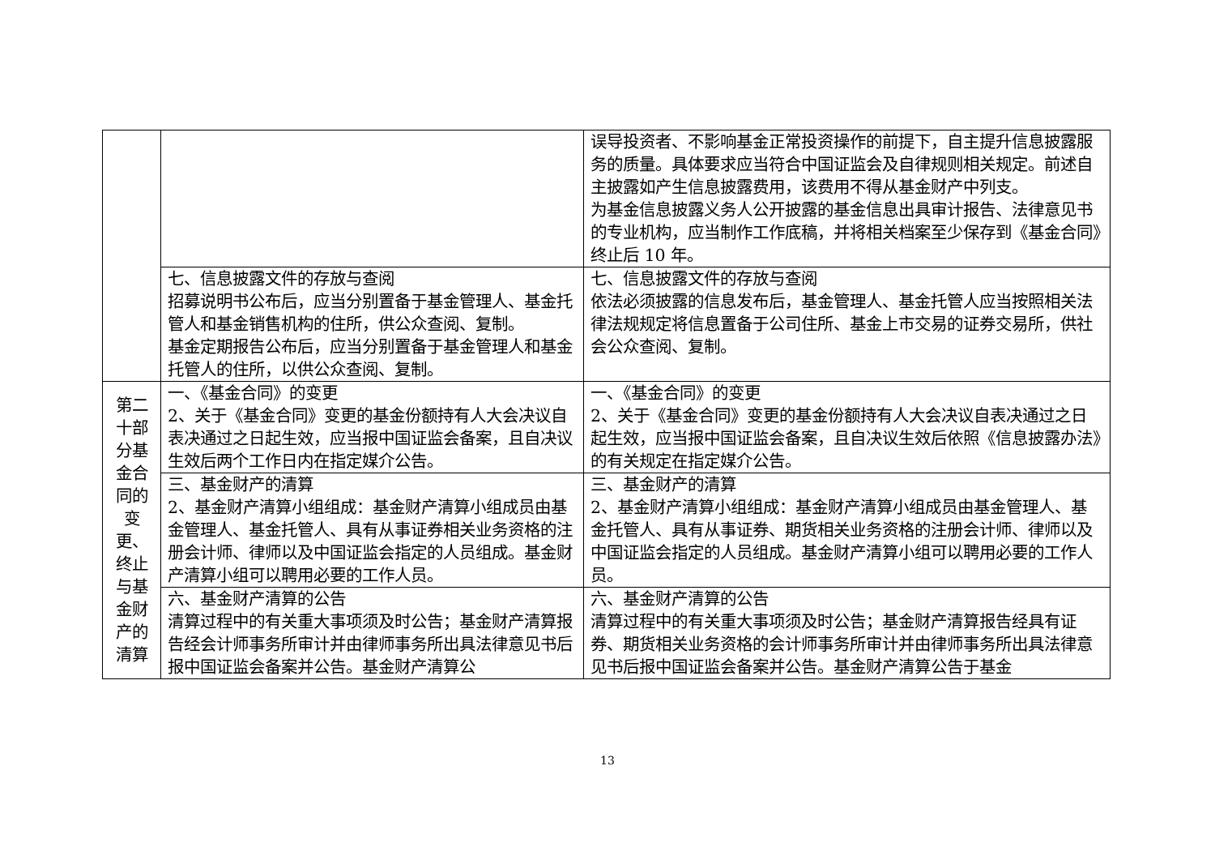| | | 误导投资者、不影响基金正常投资操作的前提下，自主提升信息披露服务的质量。具体要求应当符合中国证监会及自律规则相关规定。前述自主披露如产生信息披露费用，该费用不得从基金财产中列支。 为基金信息披露义务人公开披露的基金信息出具审计报告、法律意见书的专业机构，应当制作工作底稿，并将相关档案至少保存到《基金合同》终止后 10 年。 |
| | 七、信息披露文件的存放与查阅 招募说明书公布后，应当分别置备于基金管理人、基金托管人和基金销售机构的住所，供公众查阅、复制。 基金定期报告公布后，应当分别置备于基金管理人和基金托管人的住所，以供公众查阅、复制。 | 七、信息披露文件的存放与查阅 依法必须披露的信息发布后，基金管理人、基金托管人应当按照相关法律法规规定将信息置备于公司住所、基金上市交易的证券交易所，供社会公众查阅、复制。 |
| 第二十部分基金合同的变更、终止与基金财产的清算 | 一、《基金合同》的变更 2、关于《基金合同》变更的基金份额持有人大会决议自表决通过之日起生效，应当报中国证监会备案，且自决议生效后两个工作日内在指定媒介公告。 | 一、《基金合同》的变更 2、关于《基金合同》变更的基金份额持有人大会决议自表决通过之日起生效，应当报中国证监会备案，且自决议生效后依照《信息披露办法》的有关规定在指定媒介公告。 |
| | 三、基金财产的清算 2、基金财产清算小组组成：基金财产清算小组成员由基金管理人、基金托管人、具有从事证券相关业务资格的注册会计师、律师以及中国证监会指定的人员组成。基金财产清算小组可以聘用必要的工作人员。 | 三、基金财产的清算 2、基金财产清算小组组成：基金财产清算小组成员由基金管理人、基金托管人、具有从事证券、期货相关业务资格的注册会计师、律师以及中国证监会指定的人员组成。基金财产清算小组可以聘用必要的工作人员。 |
| | 六、基金财产清算的公告 清算过程中的有关重大事项须及时公告；基金财产清算报告经会计师事务所审计并由律师事务所出具法律意见书后报中国证监会备案并公告。基金财产清算公 | 六、基金财产清算的公告 清算过程中的有关重大事项须及时公告；基金财产清算报告经具有证券、期货相关业务资格的会计师事务所审计并由律师事务所出具法律意见书后报中国证监会备案并公告。基金财产清算公告于基金 |
13